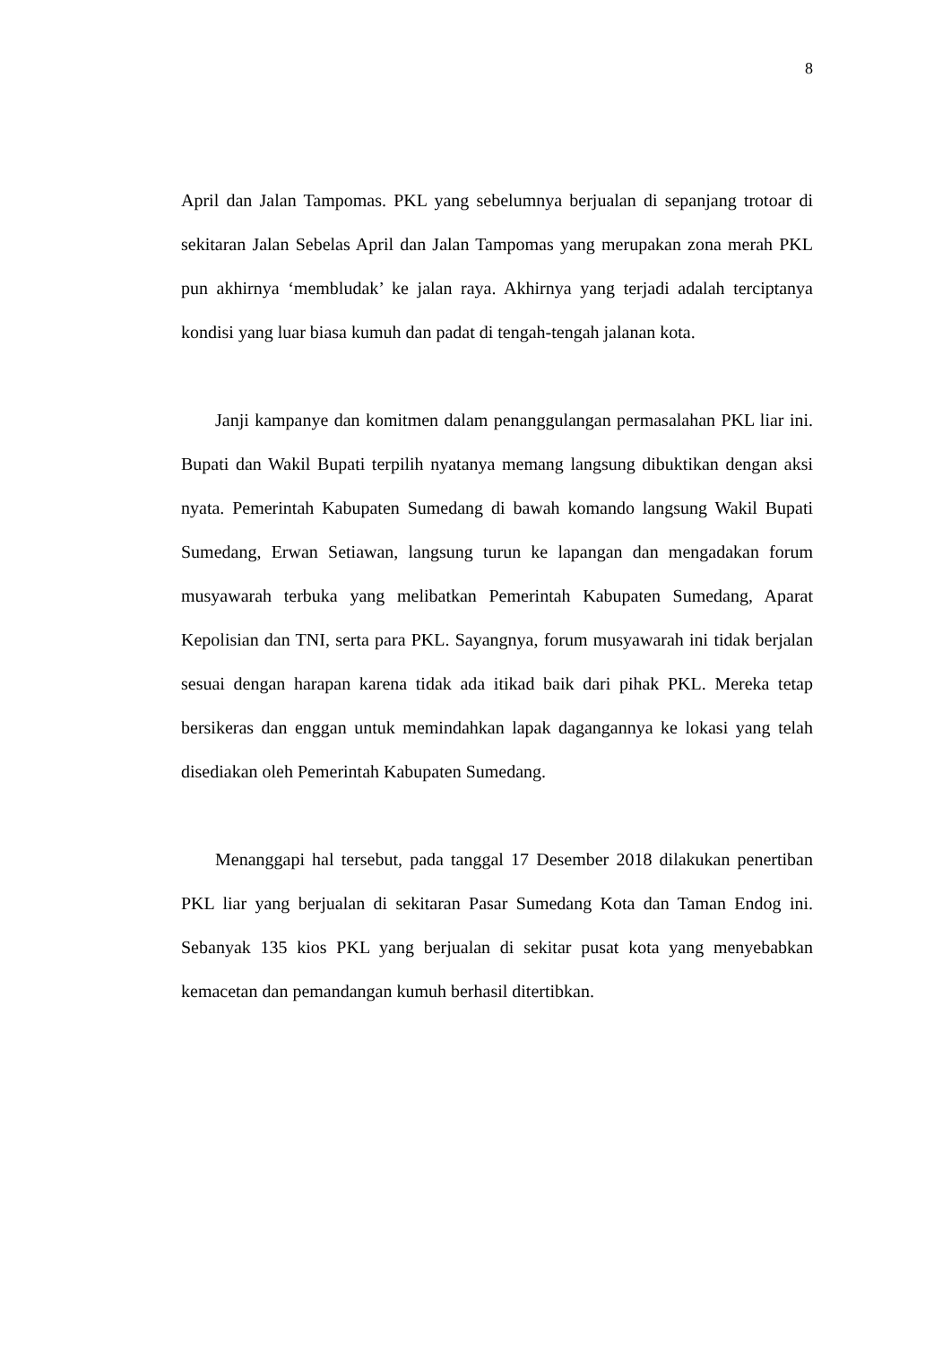8
April dan Jalan Tampomas. PKL yang sebelumnya berjualan di sepanjang trotoar di sekitaran Jalan Sebelas April dan Jalan Tampomas yang merupakan zona merah PKL pun akhirnya ‘membludak’ ke jalan raya. Akhirnya yang terjadi adalah terciptanya kondisi yang luar biasa kumuh dan padat di tengah-tengah jalanan kota.
Janji kampanye dan komitmen dalam penanggulangan permasalahan PKL liar ini. Bupati dan Wakil Bupati terpilih nyatanya memang langsung dibuktikan dengan aksi nyata. Pemerintah Kabupaten Sumedang di bawah komando langsung Wakil Bupati Sumedang, Erwan Setiawan, langsung turun ke lapangan dan mengadakan forum musyawarah terbuka yang melibatkan Pemerintah Kabupaten Sumedang, Aparat Kepolisian dan TNI, serta para PKL. Sayangnya, forum musyawarah ini tidak berjalan sesuai dengan harapan karena tidak ada itikad baik dari pihak PKL. Mereka tetap bersikeras dan enggan untuk memindahkan lapak dagangannya ke lokasi yang telah disediakan oleh Pemerintah Kabupaten Sumedang.
Menanggapi hal tersebut, pada tanggal 17 Desember 2018 dilakukan penertiban PKL liar yang berjualan di sekitaran Pasar Sumedang Kota dan Taman Endog ini. Sebanyak 135 kios PKL yang berjualan di sekitar pusat kota yang menyebabkan kemacetan dan pemandangan kumuh berhasil ditertibkan.